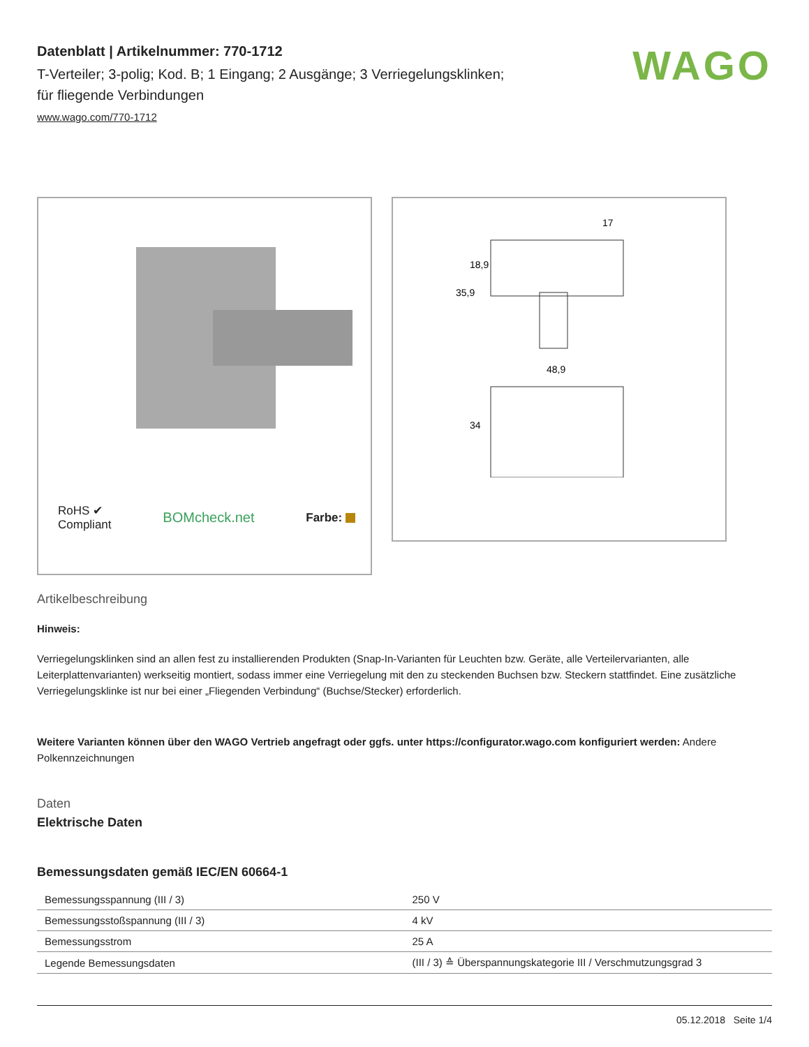WAGO
Datenblatt | Artikelnummer: 770-1712
T-Verteiler; 3-polig; Kod. B; 1 Eingang; 2 Ausgänge; 3 Verriegelungsklinken;
für fliegende Verbindungen
www.wago.com/770-1712
RoHS ✔
Compliant BOMcheck.net Farbe:
17
48,9
35,9
18,9
34
Artikelbeschreibung
Hinweis:
Verriegelungsklinken sind an allen fest zu installierenden Produkten (Snap-In-Varianten für Leuchten bzw. Geräte, alle Verteilervarianten, alle Leiterplattenvarianten) werkseitig montiert, sodass immer eine Verriegelung mit den zu steckenden Buchsen bzw. Steckern stattfindet. Eine zusätzliche Verriegelungsklinke ist nur bei einer „Fliegenden Verbindung“ (Buchse/Stecker) erforderlich.
Weitere Varianten können über den WAGO Vertrieb angefragt oder ggfs. unter https://configurator.wago.com konfiguriert werden: Andere Polkennzeichnungen
Daten
Elektrische Daten
Bemessungsdaten gemäß IEC/EN 60664-1
| Bemessungsspannung (III / 3) | 250 V |
| Bemessungsstoßspannung (III / 3) | 4 kV |
| Bemessungsstrom | 25 A |
| Legende Bemessungsdaten | (III / 3) ≙ Überspannungskategorie III / Verschmutzungsgrad 3 |
05.12.2018 Seite 1/4